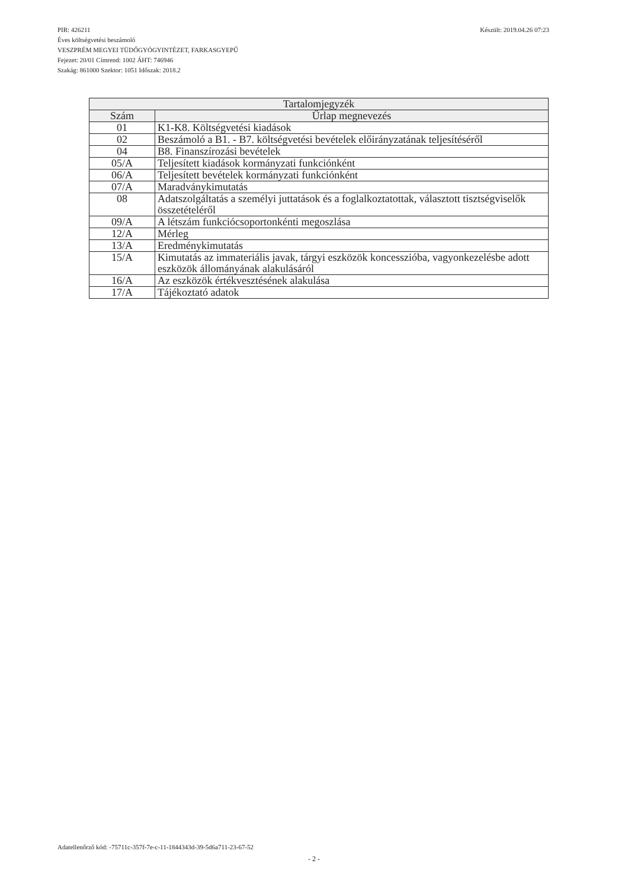Készült: 2019.04.26 07:23 PIR: 426211
Éves költségvetési beszámoló
VESZPRÉM MEGYEI TÜDŐGYÓGYINTÉZET, FARKASGYEPŰ
Fejezet: 20/01 Címrend: 1002 ÁHT: 746946
Szakág: 861000 Szektor: 1051 Időszak: 2018.2
| Tartalomjegyzék | |
| --- | --- |
| Szám | Űrlap megnevezés |
| 01 | K1-K8. Költségvetési kiadások |
| 02 | Beszámoló a B1. - B7. költségvetési bevételek előirányzatának teljesítéséről |
| 04 | B8. Finanszírozási bevételek |
| 05/A | Teljesített kiadások kormányzati funkciónként |
| 06/A | Teljesített bevételek kormányzati funkciónként |
| 07/A | Maradványkimutatás |
| 08 | Adatszolgáltatás a személyi juttatások és a foglalkoztatottak, választott tisztségviselők összetételéről |
| 09/A | A létszám funkciócsoportonkénti megoszlása |
| 12/A | Mérleg |
| 13/A | Eredménykimutatás |
| 15/A | Kimutatás az immateriális javak, tárgyi eszközök koncesszióba, vagyonkezelésbe adott eszközök állományának alakulásáról |
| 16/A | Az eszközök értékvesztésének alakulása |
| 17/A | Tájékoztató adatok |
Adatellenőrző kód: -75711c-357f-7e-c-11-1844343d-39-5d6a711-23-67-52
- 2 -